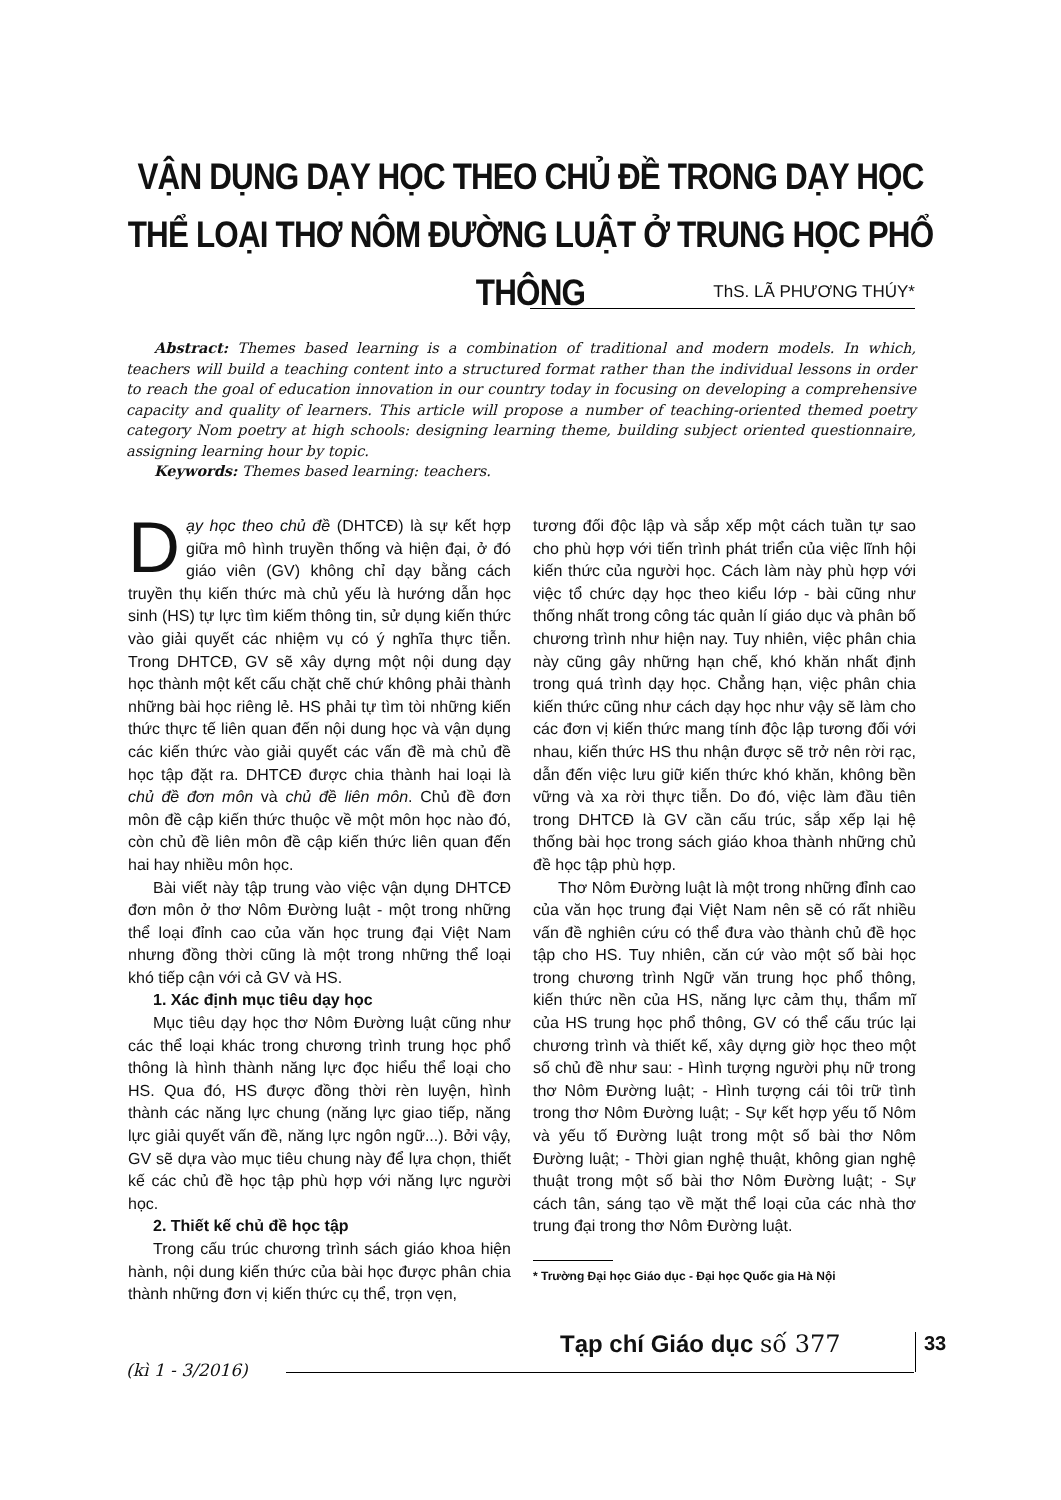VẬN DỤNG DẠY HỌC THEO CHỦ ĐỀ TRONG DẠY HỌC
THỂ LOẠI THƠ NÔM ĐƯỜNG LUẬT Ở TRUNG HỌC PHỔ THÔNG
ThS. LÃ PHƯƠNG THÚY*
Abstract: Themes based learning is a combination of traditional and modern models. In which, teachers will build a teaching content into a structured format rather than the individual lessons in order to reach the goal of education innovation in our country today in focusing on developing a comprehensive capacity and quality of learners. This article will propose a number of teaching-oriented themed poetry category Nom poetry at high schools: designing learning theme, building subject oriented questionnaire, assigning learning hour by topic.
Keywords: Themes based learning: teachers.
Dạy học theo chủ đề (DHTCĐ) là sự kết hợp giữa mô hình truyền thống và hiện đại, ở đó giáo viên (GV) không chỉ dạy bằng cách truyền thụ kiến thức mà chủ yếu là hướng dẫn học sinh (HS) tự lực tìm kiếm thông tin, sử dụng kiến thức vào giải quyết các nhiệm vụ có ý nghĩa thực tiễn. Trong DHTCĐ, GV sẽ xây dựng một nội dung dạy học thành một kết cấu chặt chẽ chứ không phải thành những bài học riêng lẻ. HS phải tự tìm tòi những kiến thức thực tế liên quan đến nội dung học và vận dụng các kiến thức vào giải quyết các vấn đề mà chủ đề học tập đặt ra. DHTCĐ được chia thành hai loại là chủ đề đơn môn và chủ đề liên môn. Chủ đề đơn môn đề cập kiến thức thuộc về một môn học nào đó, còn chủ đề liên môn đề cập kiến thức liên quan đến hai hay nhiều môn học.
Bài viết này tập trung vào việc vận dụng DHTCĐ đơn môn ở thơ Nôm Đường luật - một trong những thể loại đỉnh cao của văn học trung đại Việt Nam nhưng đồng thời cũng là một trong những thể loại khó tiếp cận với cả GV và HS.
1. Xác định mục tiêu dạy học
Mục tiêu dạy học thơ Nôm Đường luật cũng như các thể loại khác trong chương trình trung học phổ thông là hình thành năng lực đọc hiểu thể loại cho HS. Qua đó, HS được đồng thời rèn luyện, hình thành các năng lực chung (năng lực giao tiếp, năng lực giải quyết vấn đề, năng lực ngôn ngữ...). Bởi vậy, GV sẽ dựa vào mục tiêu chung này để lựa chọn, thiết kế các chủ đề học tập phù hợp với năng lực người học.
2. Thiết kế chủ đề học tập
Trong cấu trúc chương trình sách giáo khoa hiện hành, nội dung kiến thức của bài học được phân chia thành những đơn vị kiến thức cụ thể, trọn vẹn,
tương đối độc lập và sắp xếp một cách tuần tự sao cho phù hợp với tiến trình phát triển của việc lĩnh hội kiến thức của người học. Cách làm này phù hợp với việc tổ chức dạy học theo kiểu lớp - bài cũng như thống nhất trong công tác quản lí giáo dục và phân bố chương trình như hiện nay. Tuy nhiên, việc phân chia này cũng gây những hạn chế, khó khăn nhất định trong quá trình dạy học. Chẳng hạn, việc phân chia kiến thức cũng như cách dạy học như vậy sẽ làm cho các đơn vị kiến thức mang tính độc lập tương đối với nhau, kiến thức HS thu nhận được sẽ trở nên rời rạc, dẫn đến việc lưu giữ kiến thức khó khăn, không bền vững và xa rời thực tiễn. Do đó, việc làm đầu tiên trong DHTCĐ là GV cần cấu trúc, sắp xếp lại hệ thống bài học trong sách giáo khoa thành những chủ đề học tập phù hợp.
Thơ Nôm Đường luật là một trong những đỉnh cao của văn học trung đại Việt Nam nên sẽ có rất nhiều vấn đề nghiên cứu có thể đưa vào thành chủ đề học tập cho HS. Tuy nhiên, căn cứ vào một số bài học trong chương trình Ngữ văn trung học phổ thông, kiến thức nền của HS, năng lực cảm thụ, thẩm mĩ của HS trung học phổ thông, GV có thể cấu trúc lại chương trình và thiết kế, xây dựng giờ học theo một số chủ đề như sau: - Hình tượng người phụ nữ trong thơ Nôm Đường luật; - Hình tượng cái tôi trữ tình trong thơ Nôm Đường luật; - Sự kết hợp yếu tố Nôm và yếu tố Đường luật trong một số bài thơ Nôm Đường luật; - Thời gian nghệ thuật, không gian nghệ thuật trong một số bài thơ Nôm Đường luật; - Sự cách tân, sáng tạo về mặt thể loại của các nhà thơ trung đại trong thơ Nôm Đường luật.
* Trường Đại học Giáo dục - Đại học Quốc gia Hà Nội
Tạp chí Giáo dục số 377 33
(kì 1 - 3/2016)